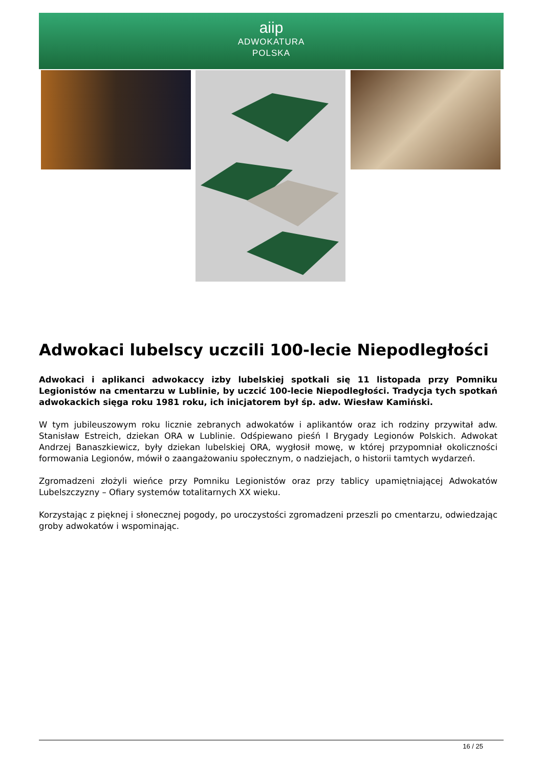aiip
ADWOKATURA
POLSKA
Adwokaci lubelscy uczcili 100-lecie Niepodległości
Adwokaci i aplikanci adwokaccy izby lubelskiej spotkali się 11 listopada przy Pomniku Legionistów na cmentarzu w Lublinie, by uczcić 100-lecie Niepodległości. Tradycja tych spotkań adwokackich sięga roku 1981 roku, ich inicjatorem był śp. adw. Wiesław Kamiński.
W tym jubileuszowym roku licznie zebranych adwokatów i aplikantów oraz ich rodziny przywitał adw. Stanisław Estreich, dziekan ORA w Lublinie. Odśpiewano pieśń I Brygady Legionów Polskich. Adwokat Andrzej Banaszkiewicz, były dziekan lubelskiej ORA, wygłosił mowę, w której przypomniał okoliczności formowania Legionów, mówił o zaangażowaniu społecznym, o nadziejach, o historii tamtych wydarzeń.
Zgromadzeni złożyli wieńce przy Pomniku Legionistów oraz przy tablicy upamiętniającej Adwokatów Lubelszczyzny – Ofiary systemów totalitarnych XX wieku.
Korzystając z pięknej i słonecznej pogody, po uroczystości zgromadzeni przeszli po cmentarzu, odwiedzając groby adwokatów i wspominając.
16 / 25